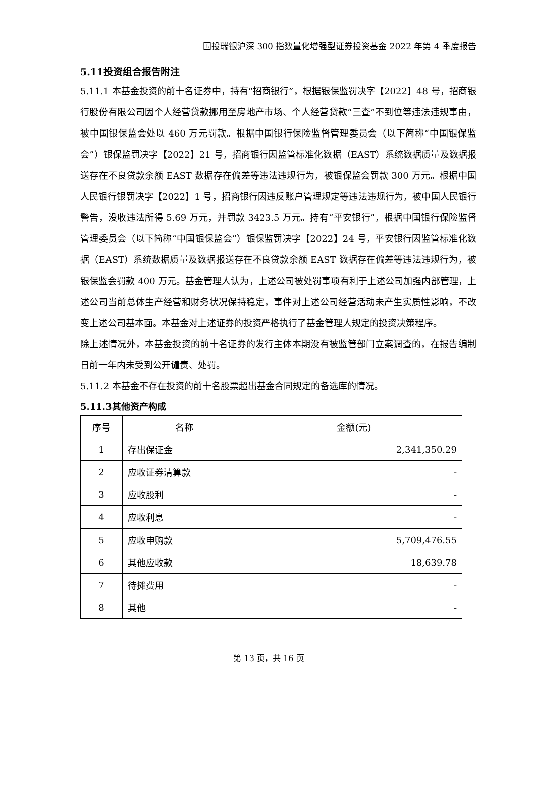国投瑞银沪深 300 指数量化增强型证券投资基金 2022 年第 4 季度报告
5.11投资组合报告附注
5.11.1 本基金投资的前十名证券中，持有“招商银行”，根据银保监罚决字【2022】48 号，招商银行股份有限公司因个人经营贷款挪用至房地产市场、个人经营贷款“三查”不到位等违法违规事由，被中国银保监会处以 460 万元罚款。根据中国银行保险监督管理委员会（以下简称“中国银保监会”）银保监罚决字【2022】21 号，招商银行因监管标准化数据（EAST）系统数据质量及数据报送存在不良贷款余额 EAST 数据存在偏差等违法违规行为，被银保监会罚款 300 万元。根据中国人民银行银罚决字【2022】1 号，招商银行因违反账户管理规定等违法违规行为，被中国人民银行警告，没收违法所得 5.69 万元，并罚款 3423.5 万元。持有“平安银行”，根据中国银行保险监督管理委员会（以下简称“中国银保监会”）银保监罚决字【2022】24 号，平安银行因监管标准化数据（EAST）系统数据质量及数据报送存在不良贷款余额 EAST 数据存在偏差等违法违规行为，被银保监会罚款 400 万元。基金管理人认为，上述公司被处罚事项有利于上述公司加强内部管理，上述公司当前总体生产经营和财务状况保持稳定，事件对上述公司经营活动未产生实质性影响，不改变上述公司基本面。本基金对上述证券的投资严格执行了基金管理人规定的投资决策程序。
除上述情况外，本基金投资的前十名证券的发行主体本期没有被监管部门立案调查的，在报告编制日前一年内未受到公开谴责、处罚。
5.11.2 本基金不存在投资的前十名股票超出基金合同规定的备选库的情况。
5.11.3其他资产构成
| 序号 | 名称 | 金额(元) |
| --- | --- | --- |
| 1 | 存出保证金 | 2,341,350.29 |
| 2 | 应收证券清算款 | - |
| 3 | 应收股利 | - |
| 4 | 应收利息 | - |
| 5 | 应收申购款 | 5,709,476.55 |
| 6 | 其他应收款 | 18,639.78 |
| 7 | 待摊费用 | - |
| 8 | 其他 | - |
第 13 页，共 16 页